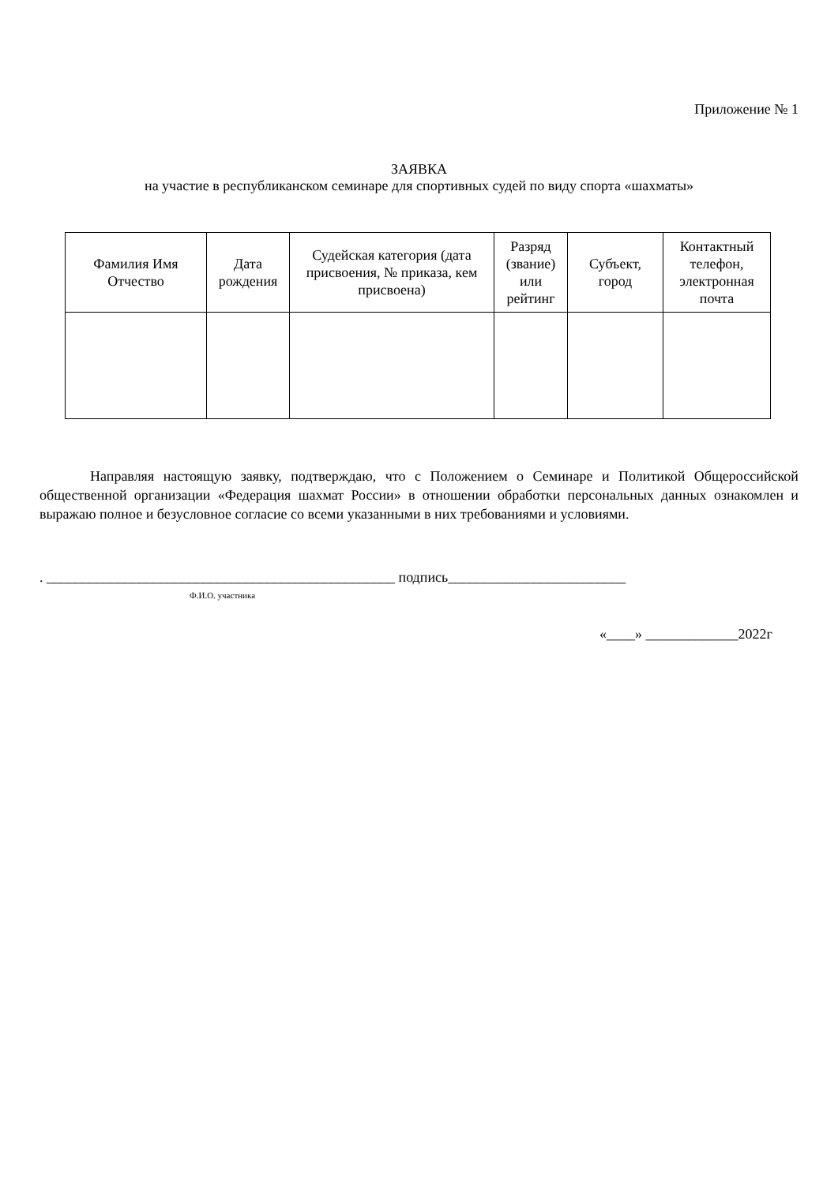Приложение № 1
ЗАЯВКА
на участие в республиканском семинаре для спортивных судей по виду спорта «шахматы»
| Фамилия Имя Отчество | Дата рождения | Судейская категория (дата присвоения, № приказа, кем присвоена) | Разряд (звание) или рейтинг | Субъект, город | Контактный телефон, электронная почта |
| --- | --- | --- | --- | --- | --- |
Направляя настоящую заявку, подтверждаю, что с Положением о Семинаре и Политикой Общероссийской общественной организации «Федерация шахмат России» в отношении обработки персональных данных ознакомлен и выражаю полное и безусловное согласие со всеми указанными в них требованиями и условиями.
. _________________________________________________ подпись_________________________
Ф.И.О. участника
«____» _____________2022г